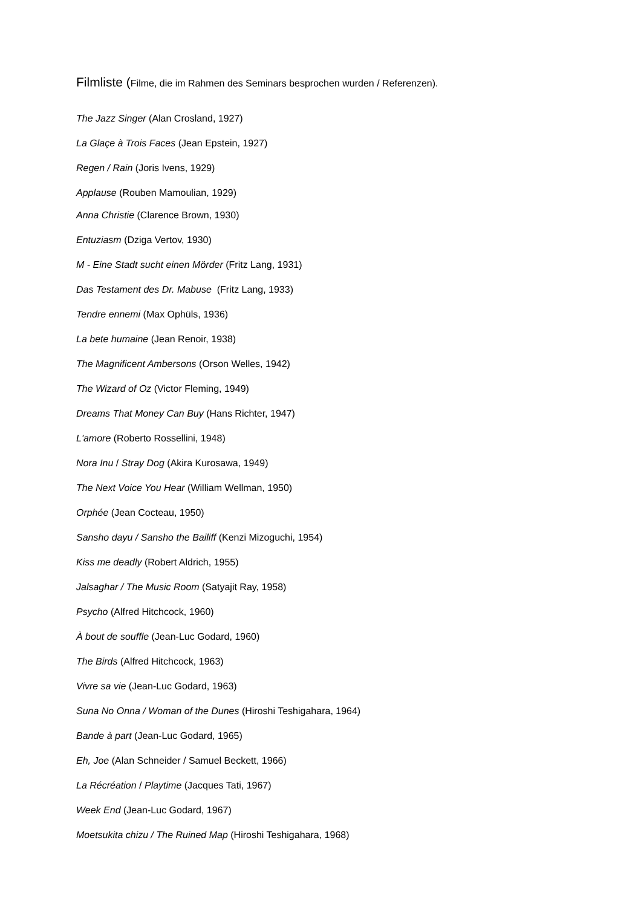Filmliste (Filme, die im Rahmen des Seminars besprochen wurden / Referenzen).
The Jazz Singer (Alan Crosland, 1927)
La Glaçe à Trois Faces (Jean Epstein, 1927)
Regen / Rain (Joris Ivens, 1929)
Applause (Rouben Mamoulian, 1929)
Anna Christie (Clarence Brown, 1930)
Entuziasm (Dziga Vertov, 1930)
M - Eine Stadt sucht einen Mörder (Fritz Lang, 1931)
Das Testament des Dr. Mabuse (Fritz Lang, 1933)
Tendre ennemi (Max Ophüls, 1936)
La bete humaine (Jean Renoir, 1938)
The Magnificent Ambersons (Orson Welles, 1942)
The Wizard of Oz (Victor Fleming, 1949)
Dreams That Money Can Buy (Hans Richter, 1947)
L'amore (Roberto Rossellini, 1948)
Nora Inu / Stray Dog (Akira Kurosawa, 1949)
The Next Voice You Hear (William Wellman, 1950)
Orphée (Jean Cocteau, 1950)
Sansho dayu / Sansho the Bailiff (Kenzi Mizoguchi, 1954)
Kiss me deadly (Robert Aldrich, 1955)
Jalsaghar / The Music Room (Satyajit Ray, 1958)
Psycho (Alfred Hitchcock, 1960)
À bout de souffle (Jean-Luc Godard, 1960)
The Birds (Alfred Hitchcock, 1963)
Vivre sa vie (Jean-Luc Godard, 1963)
Suna No Onna / Woman of the Dunes (Hiroshi Teshigahara, 1964)
Bande à part (Jean-Luc Godard, 1965)
Eh, Joe (Alan Schneider / Samuel Beckett, 1966)
La Récréation / Playtime (Jacques Tati, 1967)
Week End (Jean-Luc Godard, 1967)
Moetsukita chizu / The Ruined Map (Hiroshi Teshigahara, 1968)